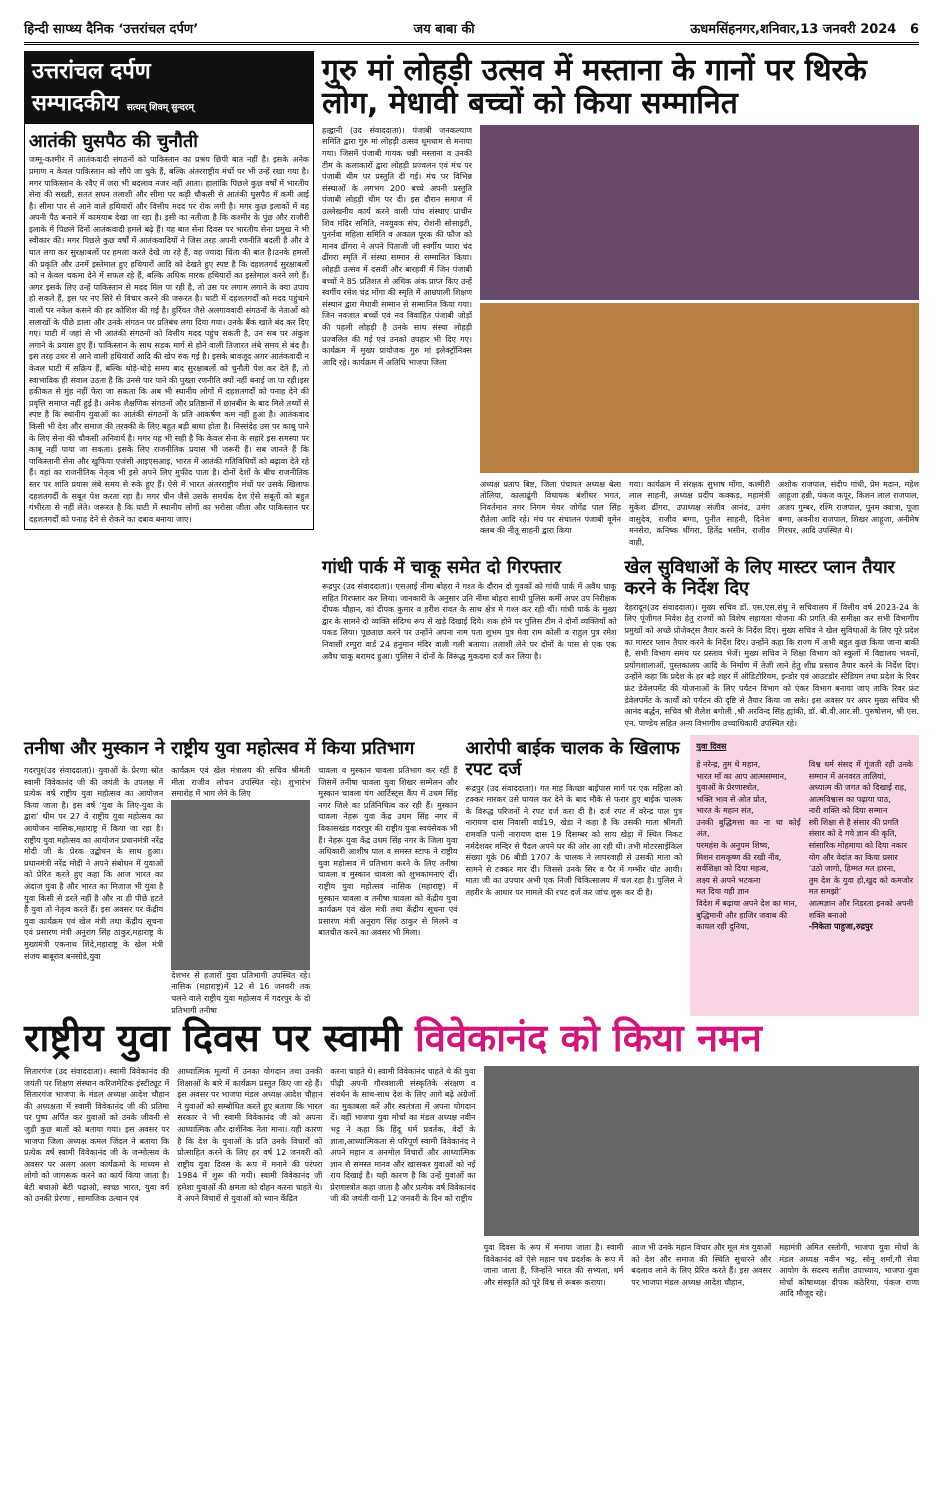हिन्दी साप्ध्य दैनिक ‘उत्तरांचल दर्पण’ जय बाबा की ऊधमसिंहनगर,शनिवार,13 जनवरी 2024 6
उत्तरांचल दर्पण
सम्पादकीय सत्यम् शिवम् सुन्दरम्
आतंकी घुसपैठ की चुनौती
जम्मू-कश्मीर में आतंकवादी संगठनों को पाकिस्तान का प्रश्रय छिपी बात नहीं है। इसके अनेक प्रमाण न केवल पाकिस्तान को सौंपे जा चुके हैं, बल्कि अंतरराष्ट्रीय मंचों पर भी उन्हें रखा गया है। मगर पाकिस्तान के रवैए में जरा भी बदलाव नजर नहीं आता। हालांकि पिछले कुछ वर्षों में भारतीय सेना की सख्ती, सतत सघन तलाशी और सीमा पर कड़ी चौकसी से आतंकी घुसपैठ में कमी आई है। सीमा पार से आने वाले हथियारों और वित्तीय मदद पर रोक लगी है। मगर कुछ इलाकों में वह अपनी पैठ बनाने में कामयाब देखा जा रहा है। इसी का नतीजा है कि कश्मीर के पुंछ और राजौरी इलाके में पिछले दिनों आतंकवादी हमले बढ़े हैं। यह बात सेना दिवस पर भारतीय सेना प्रमुख ने भी स्वीकार की। मगर पिछले कुछ वर्षों में आतंकवादियों ने जिस तरह अपनी रणनीति बदली है और वे घात लगा कर सुरक्षाबलों पर हमला करते देखे जा रहे हैं, वह ज्यादा चिंता की बात है।उनके हमलों की प्रकृति और उनमें इस्तेमाल हुए हथियारों आदि को देखते हुए स्पष्ट है कि दहशतगर्द सुरक्षाबलों को न केवल चकमा देने में सफल रहे हैं, बल्कि अधिक मारक हथियारों का इस्तेमाल करने लगे हैं। अगर इसके लिए उन्हें पाकिस्तान से मदद मिल पा रही है, तो उस पर लगाम लगाने के क्या उपाय हो सकते हैं, इस पर नए सिरे से विचार करने की जरूरत है। घाटी में दहशतगर्दों को मदद पहुंचाने वालों पर नकेल कसने की हर कोशिश की गई है। हुर्रियत जैसे अलगाववादी संगठनों के नेताओं को सलाखों के पीछे डाला और उनके संगठन पर प्रतिबंध लगा दिया गया। उनके बैंक खाते बंद कर दिए गए। घाटी में जहां से भी आतंकी संगठनों को वित्तीय मदद पहुंच सकती है, उन सब पर अंकुश लगाने के प्रयास हुए हैं। पाकिस्तान के साथ सड़क मार्ग से होने वाली तिजारत लंबे समय से बंद है। इस तरह उधर से आने वाली हथियारों आदि की खेप रुक गई है। इसके बावजूद अगर आतंकवादी न केवल घाटी में सक्रिय हैं, बल्कि थोड़े-थोड़े समय बाद सुरक्षाबलों को चुनौती पेश कर देते हैं, तो स्वाभाविक ही सवाल उठता है कि उनसे पार पाने की पुख्ता रणनीति क्यों नहीं बनाई जा पा रही।इस हकीकत से मुंह नहीं फेरा जा सकता कि अब भी स्थानीय लोगों में दहशतगर्दों को पनाह देने की प्रवृत्ति समाप्त नहीं हुई है। अनेक शैक्षणिक संगठनों और प्रतिष्ठानों में छानबीन के बाद मिले तथ्यों से स्पष्ट है कि स्थानीय युवाओं का आतंकी संगठनों के प्रति आकर्षण कम नहीं हुआ है। आतंकवाद किसी भी देश और समाज की तरक्की के लिए बहुत बड़ी बाधा होता है। निस्संदेह उस पर काबू पाने के लिए सेना की चौकसी अनिवार्य है। मगर यह भी सही है कि केवल सेना के सहारे इस समस्या पर काबू नहीं पाया जा सकता। इसके लिए राजनीतिक प्रयास भी जरूरी हैं। सब जानते हैं कि पाकिस्तानी सेना और खुफिया एजंसी आइएसआइ, भारत में आतंकी गतिविधियों को बढ़ावा देते रहे हैं। वहां का राजनीतिक नेतृत्व भी इसे अपने लिए मुफीद पाता है। दोनों देशों के बीच राजनीतिक स्तर पर शांति प्रयास लंबे समय से रुके हुए हैं। ऐसे में भारत अंतरराष्ट्रीय मंचों पर उसके खिलाफ दहशतगर्दी के सबूत पेश करता रहा है। मगर चीन जैसे उसके समर्थक देश ऐसे सबूतों को बहुत गंभीरता से नहीं लेते। जरूरत है कि घाटी में स्थानीय लोगों का भरोसा जीता और पाकिस्तान पर दहशतगर्दों को पनाह देने से रोकने का दबाव बनाया जाए।
गुरु मां लोहड़ी उत्सव में मस्ताना के गानों पर थिरके लोग, मेधावी बच्चों को किया सम्मानित
हल्द्वानी (उद संवाददाता)। पंजाबी जनकल्याण समिति द्वारा गुरु मां लोहड़ी उत्सव धूमधाम से मनाया गया। जिसमें पंजाबी गायक चन्नी मस्ताना व उनकी टीम के कलाकारों द्वारा लोहड़ी प्रज्वलन एवं मंच पर पंजाबी थीम पर प्रस्तुति दी गई। मंच पर विभिन्न संस्थाओं के लगभग 200 बच्चे अपनी प्रस्तुति पंजाबी लोहड़ी थीम पर दी। इस दौरान समाज में उल्लेखनीय कार्य करने वाली पांच संस्थाए प्राचीन शिव मंदिर समिति, नवयुवक संघ, रोशनी सोसाइटी, पुनर्नवा महिला समिति व अकाल पूरक की फौज को मानव ढींगरा ने अपने पिताजी जी स्वर्गीय प्यारा चंद ढींगरा स्मृति में संस्था सम्मान से सम्मानित किया। लोहड़ी उत्सव में दसवीं और बारहवीं में जिन पंजाबी बच्चों ने 85 प्रतिशत से अधिक अंक प्राप्त किए उन्हें स्वर्गीय रमेश चंद्र मोंगा की स्मृति में आम्रपाली शिक्षण संस्थान द्वारा मेधावी सम्मान से सम्मानित किया गया। जिन नवजात बच्चों एवं नव विवाहित पंजाबी जोड़ों की पहली लोहड़ी है उनके साथ संस्था लोहड़ी प्रज्वलित की गई एवं उनको उपहार भी दिए गए।कार्यक्रम में मुख्य प्रायोजक गुरु मां इलेक्ट्रॉनिक्स आदि रहे। कार्यक्रम में अतिथि भाजपा जिला
अध्यक्ष प्रताप बिष्ट, जिला पंचायत अध्यक्ष बेला तोलिया, कालाढूंगी विधायक बंशीधर भगत, निवर्तमान नगर निगम मेयर जोगेंद्र पाल सिंह रौतेला आदि रहे। मंच पर संचालन पंजाबी वूमेन क्लब की नीतू साहनी द्वारा किया
गया। कार्यक्रम में संरक्षक सुभाष मोंगा, कश्मीरी लाल साहनी, अध्यक्ष प्रदीप कक्कड़, महामंत्री मुकेश ढींगरा, उपाध्यक्ष संजीव आनंद, उमंग वासुदेव, राजीव बग्गा, पुनीत साहनी, दिनेश मनसेरा, कनिष्क धींगरा, हितेंद्र भसीन, राजीव वाही,
अशोक राजपाल, संदीप गांधी, प्रेम मदान, महेश आहूजा हन्नी, पंकज कपूर, किशन लाल राजपाल, अजय गुम्बर, रश्मि राजपाल, पूनम क्वात्रा, पूजा बग्गा, अवनीश राजपाल, शिखर आहूजा, अनीमेष गिरधर, आदि उपस्थित थे।
गांधी पार्क में चाकू समेत दो गिरफ्तार
रूद्रपुर (उद संवाददाता)। एसआई नीमा बोहरा ने गश्त के दौरान दो युवकों को गांधी पार्क में अवैध चाकू सहित गिरफ्तार कर लिया। जानकारी के अनुसार उनि नीमा बोहरा साथी पुलिस कर्मी अपर उप निरीक्षक दीपक चौहान, कां दीपक कुमार व हरीश रावत के साथ क्षेत्र मे गश्त कर रही थीं। गांधी पार्क के मुख्य द्वार के सामने दो व्यक्ति संदिग्ध रूप से खड़े दिखाई दिये। शक होने पर पुलिस टीम ने दोनों व्यक्तियों को पकड लिया। पूछताछ करने पर उन्होंने अपना नाम पता शुभम पुत्र मेवा राम कोली व राहुल पुत्र रमेश निवासी रम्पुरा वार्ड 24 हनुमान मंदिर वाली गली बताया। तलाशी लेने पर दोनों के पास से एक एक अवैध चाकू बरामद हुआ। पुलिस ने दोनों के विरूद्ध मुकदमा दर्ज कर लिया है।
खेल सुविधाओं के लिए मास्टर प्लान तैयार करने के निर्देश दिए
देहरादून(उद संवाददाता)। मुख्य सचिव डॉ. एस.एस.संधु ने सचिवालय में वित्तीय वर्ष 2023-24 के लिए पूंजीगत निवेश हेतु राज्यों को विशेष सहायता योजना की प्रगति की समीक्षा कर सभी विभागीय प्रमुखों को अच्छे प्रोजेक्ट्स तैयार करने के निर्देश दिए। मुख्य सचिव ने खेल सुविधाओं के लिए पूरे प्रदेश का मास्टर प्लान तैयार करने के निर्देश दिए। उन्होंने कहा कि राज्य में अभी बहुत कुछ किया जाना बाकी है, सभी विभाग समय पर प्रस्ताव भेजें। मुख्य सचिव ने शिक्षा विभाग को स्कूलों में विद्यालय भवनों, प्रयोगशालाओं, पुस्तकालय आदि के निर्माण में तेजी लाने हेतु शीघ्र प्रस्ताव तैयार करने के निर्देश दिए। उन्होंने कहा कि प्रदेश के हर बड़े शहर में ऑडिटोरियम, इन्डोर एवं आउटडोर स्टेडियम तथा प्रदेश के रिवर फ्रंट डेवेलपमेंट की योजनाओं के लिए पर्यटन विभाग को एंकर विभाग बनाया जाए ताकि रिवर फ्रंट डेवेलपमेंट के कार्यों को पर्यटन की दृष्टि से तैयार किया जा सके। इस अवसर पर अपर मुख्य सचिव श्री आनंद बर्द्धन, सचिव श्री शैलेश बगोली ,श्री अरविन्द सिंह ह्यांकी, डॉ. बी.वी.आर.सी. पुरुषोत्तम, श्री एस. एन. पाण्डेय सहित अन्य विभागीय उच्चाधिकारी उपस्थित रहे।
तनीषा और मुस्कान ने राष्ट्रीय युवा महोत्सव में किया प्रतिभाग
गदरपुर(उद संवाददाता)। युवाओं के प्रेरणा स्रोत स्वामी विवेकानंद जी की जयंती के उपलक्ष में प्रत्येक वर्ष राष्ट्रीय युवा महोत्सव का आयोजन किया जाता है। इस वर्ष ‘युवा के लिए-युवा के द्वारा’ थीम पर 27 वे राष्ट्रीय युवा महोत्सव का आयोजन नासिक,महाराष्ट्र में किया जा रहा है। राष्ट्रीय युवा महोत्सव का आयोजन प्रधानमंत्री नरेंद्र मोदी जी के प्रेरक उद्बोधन के साथ हुआ। प्रधानमंत्री नरेंद्र मोदी ने अपने संबोधन में युवाओं को प्रेरित करते हुए कहा कि आज भारत का अंदाज युवा है और भारत का मिजाज भी युवा है युवा किसी से डरते नहीं है और ना ही पीछे हटते हैं युवा तो नेतृत्व करते हैं। इस अवसर पर केंद्रीय युवा कार्यक्रम एवं खेल मंत्री तथा केंद्रीय सूचना एवं प्रसारण मंत्री अनुराग सिंह ठाकुर,महाराष्ट्र के मुख्यमंत्री एकनाथ शिंदे,महाराष्ट्र के खेल मंत्री संजय बाबूराव बनसोडे,युवा
कार्यक्रम एवं खेल मंत्रालय की सचिव श्रीमती मीता राजीव लोचन उपस्थित रहे। शुभारंभ समारोह में भाग लेने के लिए
देशभर से हजारों युवा प्रतिभागी उपस्थित रहे। नासिक (महाराष्ट्र)में 12 से 16 जनवरी तक चलने वाले राष्ट्रीय युवा महोत्सव में गदरपुर के दो प्रतिभागी तनीषा
चावला व मुस्कान चावला प्रतिभाग कर रहीं हैं जिसमें तनीषा चावला युवा शिखर सम्मेलन और मुस्कान चावला यंग आर्टिस्ट्स कैंप में उधम सिंह नगर जिले का प्रतिनिधित्व कर रही हैं। मुस्कान चावला नेहरू युवा केंद्र उधम सिंह नगर में विकासखंड गदरपुर की राष्ट्रीय युवा स्वयंसेवक भी हैं। नेहरू युवा केंद्र उधम सिंह नगर के जिला युवा अधिकारी आशीष पाल व समस्त स्टाफ ने राष्ट्रीय युवा महोत्सव में प्रतिभाग करने के लिए तनीषा चावला व मुस्कान चावला को शुभकामनाएं दीं। राष्ट्रीय युवा महोत्सव नासिक (महाराष्ट्र) में मुस्कान चावला व तनीषा चावला को केंद्रीय युवा कार्यक्रम एवं खेल मंत्री तथा केंद्रीय सूचना एवं प्रसारण मंत्री अनुराग सिंह ठाकुर से मिलने व बातचीत करने का अवसर भी मिला।
आरोपी बाईक चालक के खिलाफ रपट दर्ज
रूद्रपुर (उद संवाददाता)। गत माह किच्छा बाईपास मार्ग पर एक महिला को टक्कर मारकर उसे घायल कर देने के बाद मौके से फरार हुए बाईक चालक के विरुद्ध परिजनों ने रपट दर्ज करा दी है। दर्ज रपट में वरेन्द्र पाल पुत्र नारायण दास निवासी वार्ड19, खेडा ने कहा है कि उसकी माता श्रीमती रामवति पत्नी नारायण दास 19 दिसम्बर को साय खेड़ा में स्थित निकट नर्मदेशवर मन्दिर से पैदल अपने घर की ओर आ रही थी। तभी मोटरसाईकिल संख्या यूके 06 बीडी 1707 के चालक ने लापरवाही से उसकी माता को सामने से टक्कर मार दी। जिससे उनके सिर व पैर में गम्भीर चोट आयी। माता जी का उपचार अभी एक निजी चिकित्सालय में चल रहा है। पुलिस ने तहरीर के आधार पर मामले की रपट दर्ज कर जांच शुरू कर दी है।
युवा दिवस
हे नरेन्द्र, तुम थे महान,
भारत माँ का आप आत्मसम्मान,
युवाओं के प्रेरणास्त्रोत,
भक्ति भाव से ओत प्रोत,
भारत के महान संत,
उनकी बुद्धिमत्ता का ना था कोई अंत,
परमहंस के अनुपम शिष्य,
मिशन रामकृष्ण की रखी नींव,
सर्वशिक्षा को दिया महत्व,
लक्ष्य से अपने भटकना
मत दिया यही ज्ञान
विदेश में बढ़ाया अपने देश का मान,
बुद्धिमानी और हाजिर जवाब की
कायल रही दुनिया,
विश्व धर्म संसद में गूंजती रही उनके सम्मान में अनवरत तालियां,
अध्यात्म की जगत को दिखाई राह,
आत्मविश्वास का पढ़ाया पाठ,
नारी शक्ति को दिया सम्मान
स्त्री शिक्षा से है संसार की प्रगति
संसार को दे गये ज्ञान की कृति,
सांसारिक मोहमाया को दिया नकार
योग और वेदांत का किया प्रसार
‘उठो जागो, हिम्मत मत हारना,
तुम देश के युवा हो,खुद को कमजोर मत समझो’
आत्मज्ञान और निडरता इनको अपनी शक्ति बनाओ
-निकेता पाहुजा,रुद्रपुर
राष्ट्रीय युवा दिवस पर स्वामी विवेकानंद को किया नमन
सितारगंज (उद संवाददाता)। स्वामी विवेकानंद की जयंती पर शिक्षण संस्थान करिजमेटिक इंस्टीट्यूट में सितारगंज भाजपा के मंडल अध्यक्ष आदेश चौहान की अध्यक्षता में स्वामी विवेकानंद जी की प्रतिमा पर पुष्प अर्पित कर युवाओं को उनके जीवनी से जुडी कुछ बातों को बताया गया। इस अवसर पर भाजपा जिला अध्यक्ष कमल जिंदल ने बताया कि प्रत्येक वर्ष स्वामी विवेकानंद जी के जन्मोत्सव के अवसर पर अलग अलग कार्यक्रमो के माध्यम से लोगो को जागरूक करने का कार्य किया जाता है। बेटी बचाओ बेटी पढ़ाओ, स्वच्छ भारत, युवा वर्ग को उनकी प्रेरणा , सामाजिक उत्थान एवं
आध्यात्मिक मूल्यों में उनका योगदान तथा उनकी शिक्षाओं के बारे में कार्यक्रम प्रस्तुत किए जा रहे हैं। इस अवसर पर भाजपा मंडल अध्यक्ष आदेश चौहान ने युवाओं को सम्बोधित करते हुए बताया कि भारत सरकार ने भी स्वामी विवेकानंद जी को अपना आध्यात्मिक और दार्शनिक नेता माना। यही कारण है कि देश के युवाओं के प्रति उनके विचारों को प्रोत्साहित करने के लिए हर वर्ष 12 जनवरी को राष्ट्रीय युवा दिवस के रूप में मनाने की परंपरा 1984 में शुरू की गयी। स्वामी विवेकानंद जी हमेशा युवाओं की क्षमता को दोहन करना चाहते थे। वे अपने विचारों से युवाओं को ध्यान केंद्रित
करना चाहते थे। स्वामी विवेकानंद चाहते थे की युवा पीढ़ी अपनी गौरवशाली संस्कृतिके संरक्षण व संवर्धन के साथ-साथ देश के लिए आगे बढ़े अंग्रेजों का मुकाबला करें और स्वतंत्रता में अपना योगदान दें। वहीं भाजपा युवा मोर्चा का मंडल अध्यक्ष नवीन भट्ट ने कहा कि हिंदू धर्म प्रवर्तक, वेदों के ज्ञाता,आध्यात्मिकता से परिपूर्ण स्वामी विवेकानंद ने अपने महान व अनमोल विचारों और आध्यात्मिक ज्ञान से समस्त मानव और खासकर युवाओं को नई राय दिखाई है। यही कारण है कि उन्हें युवाओं का प्रेरणास्त्रोत कहा जाता है और प्रत्येक वर्ष विवेकानंद जी की जयंती यानी 12 जनवरी के दिन को राष्ट्रीय
युवा दिवस के रूप में मनाया जाता है। स्वामी विवेकानंद को ऐसे महान पथ प्रदर्शक के रूप में जाना जाता है, जिन्होंने भारत की सभ्यता, धर्म और संस्कृति को पूरे विश्व से रूबरू कराया।
आज भी उनके महान विचार और मूल मंत्र युवाओं को देश और समाज की स्थिति सुधारने और बदलाव लाने के लिए प्रेरित करते हैं। इस अवसर पर भाजपा मंडल अध्यक्ष आदेश चौहान,
महामंत्री अमित रस्तोगी, भाजपा युवा मोर्चा के मंडल अध्यक्ष नवीन भट्ट, सोनू शर्मा,गौ सेवा आयोग के सदस्य सतीश उपाध्याय, भाजपा युवा मोर्चा कोषाध्यक्ष दीपक कठेरिया, पंकज राणा आदि मौजूद रहे।